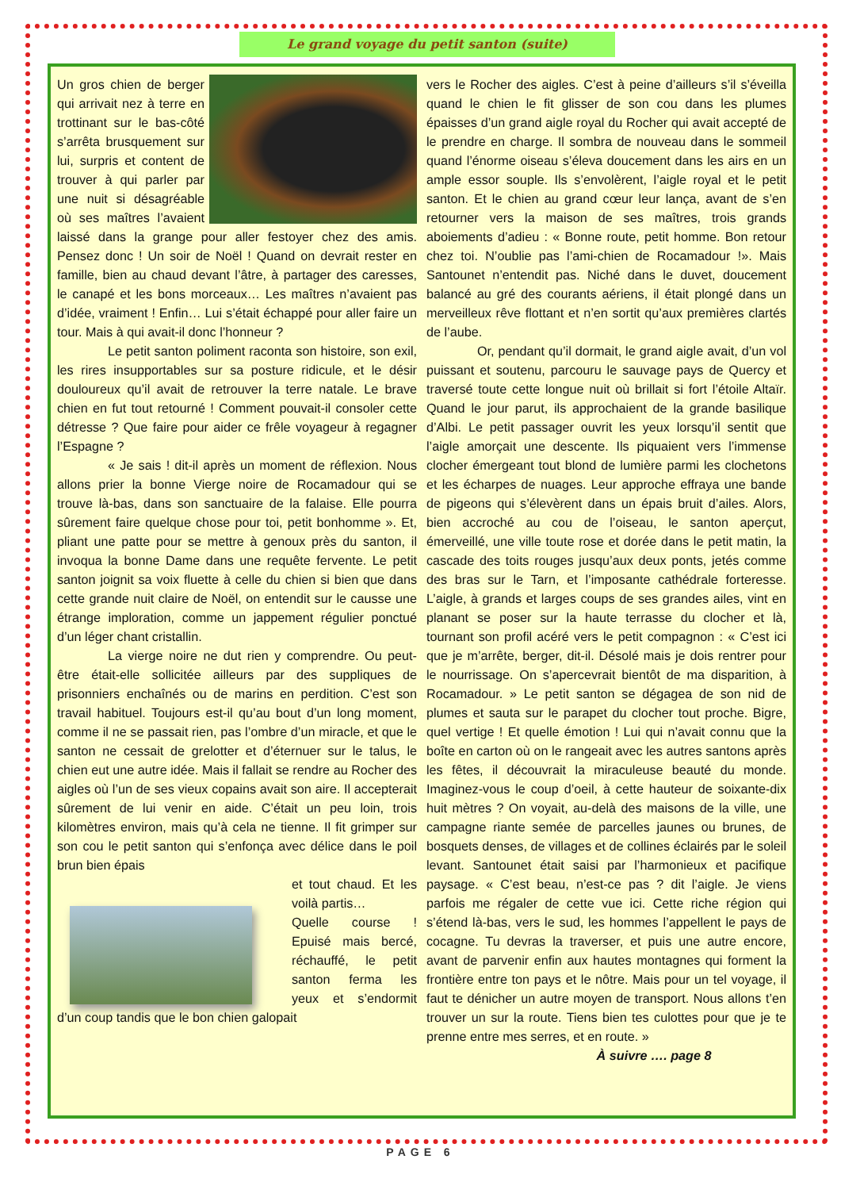Le grand voyage du petit santon (suite)
Un gros chien de berger qui arrivait nez à terre en trottinant sur le bas-côté s’arrêta brusquement sur lui, surpris et content de trouver à qui parler par une nuit si désagréable où ses maîtres l’avaient laissé dans la grange pour aller festoyer chez des amis. Pensez donc ! Un soir de Noël ! Quand on devrait rester en famille, bien au chaud devant l’âtre, à partager des caresses, le canapé et les bons morceaux… Les maîtres n’avaient pas d’idée, vraiment ! Enfin… Lui s’était échappé pour aller faire un tour. Mais à qui avait-il donc l’honneur ?
Le petit santon poliment raconta son histoire, son exil, les rires insupportables sur sa posture ridicule, et le désir douloureux qu’il avait de retrouver la terre natale. Le brave chien en fut tout retourné ! Comment pouvait-il consoler cette détresse ? Que faire pour aider ce frêle voyageur à regagner l’Espagne ?
« Je sais ! dit-il après un moment de réflexion. Nous allons prier la bonne Vierge noire de Rocamadour qui se trouve là-bas, dans son sanctuaire de la falaise. Elle pourra sûrement faire quelque chose pour toi, petit bonhomme ». Et, pliant une patte pour se mettre à genoux près du santon, il invoqua la bonne Dame dans une requête fervente. Le petit santon joignit sa voix fluette à celle du chien si bien que dans cette grande nuit claire de Noël, on entendit sur le causse une étrange imploration, comme un jappement régulier ponctué d’un léger chant cristallin.
La vierge noire ne dut rien y comprendre. Ou peut-être était-elle sollicitée ailleurs par des suppliques de prisonniers enchaînés ou de marins en perdition. C’est son travail habituel. Toujours est-il qu’au bout d’un long moment, comme il ne se passait rien, pas l’ombre d’un miracle, et que le santon ne cessait de grelotter et d’éternuer sur le talus, le chien eut une autre idée. Mais il fallait se rendre au Rocher des aigles où l’un de ses vieux copains avait son aire. Il accepterait sûrement de lui venir en aide. C’était un peu loin, trois kilomètres environ, mais qu’à cela ne tienne. Il fit grimper sur son cou le petit santon qui s’enfonça avec délice dans le poil brun bien épais
et tout chaud. Et les voilà partis…
Quelle course ! Epuisé mais bercé, réchauffé, le petit santon ferma les yeux et s’endormit d’un coup tandis que le bon chien galopait
vers le Rocher des aigles. C’est à peine d’ailleurs s’il s’éveilla quand le chien le fit glisser de son cou dans les plumes épaisses d’un grand aigle royal du Rocher qui avait accepté de le prendre en charge. Il sombra de nouveau dans le sommeil quand l’énorme oiseau s’éleva doucement dans les airs en un ample essor souple. Ils s’envolèrent, l’aigle royal et le petit santon. Et le chien au grand cœur leur lança, avant de s’en retourner vers la maison de ses maîtres, trois grands aboiements d’adieu : « Bonne route, petit homme. Bon retour chez toi. N’oublie pas l’ami-chien de Rocamadour !». Mais Santounet n’entendit pas. Niché dans le duvet, doucement balancé au gré des courants aériens, il était plongé dans un merveilleux rêve flottant et n’en sortit qu’aux premières clartés de l’aube.
Or, pendant qu’il dormait, le grand aigle avait, d’un vol puissant et soutenu, parcouru le sauvage pays de Quercy et traversé toute cette longue nuit où brillait si fort l’étoile Altaïr. Quand le jour parut, ils approchaient de la grande basilique d’Albi. Le petit passager ouvrit les yeux lorsqu’il sentit que l’aigle amorçait une descente. Ils piquaient vers l’immense clocher émergeant tout blond de lumière parmi les clochetons et les écharpes de nuages. Leur approche effraya une bande de pigeons qui s’élevèrent dans un épais bruit d’ailes. Alors, bien accroché au cou de l’oiseau, le santon aperçut, émerveillé, une ville toute rose et dorée dans le petit matin, la cascade des toits rouges jusqu’aux deux ponts, jetés comme des bras sur le Tarn, et l’imposante cathédrale forteresse. L’aigle, à grands et larges coups de ses grandes ailes, vint en planant se poser sur la haute terrasse du clocher et là, tournant son profil acéré vers le petit compagnon : « C’est ici que je m’arrête, berger, dit-il. Désolé mais je dois rentrer pour le nourrissage. On s’apercevrait bientôt de ma disparition, à Rocamadour. » Le petit santon se dégagea de son nid de plumes et sauta sur le parapet du clocher tout proche. Bigre, quel vertige ! Et quelle émotion ! Lui qui n’avait connu que la boîte en carton où on le rangeait avec les autres santons après les fêtes, il découvrait la miraculeuse beauté du monde. Imaginez-vous le coup d’oeil, à cette hauteur de soixante-dix huit mètres ? On voyait, au-delà des maisons de la ville, une campagne riante semée de parcelles jaunes ou brunes, de bosquets denses, de villages et de collines éclairés par le soleil levant. Santounet était saisi par l’harmonieux et pacifique paysage. « C’est beau, n’est-ce pas ? dit l’aigle. Je viens parfois me régaler de cette vue ici. Cette riche région qui s’étend là-bas, vers le sud, les hommes l’appellent le pays de cocagne. Tu devras la traverser, et puis une autre encore, avant de parvenir enfin aux hautes montagnes qui forment la frontière entre ton pays et le nôtre. Mais pour un tel voyage, il faut te dénicher un autre moyen de transport. Nous allons t’en trouver un sur la route. Tiens bien tes culottes pour que je te prenne entre mes serres, et en route. »
À suivre …. page 8
PAGE 6